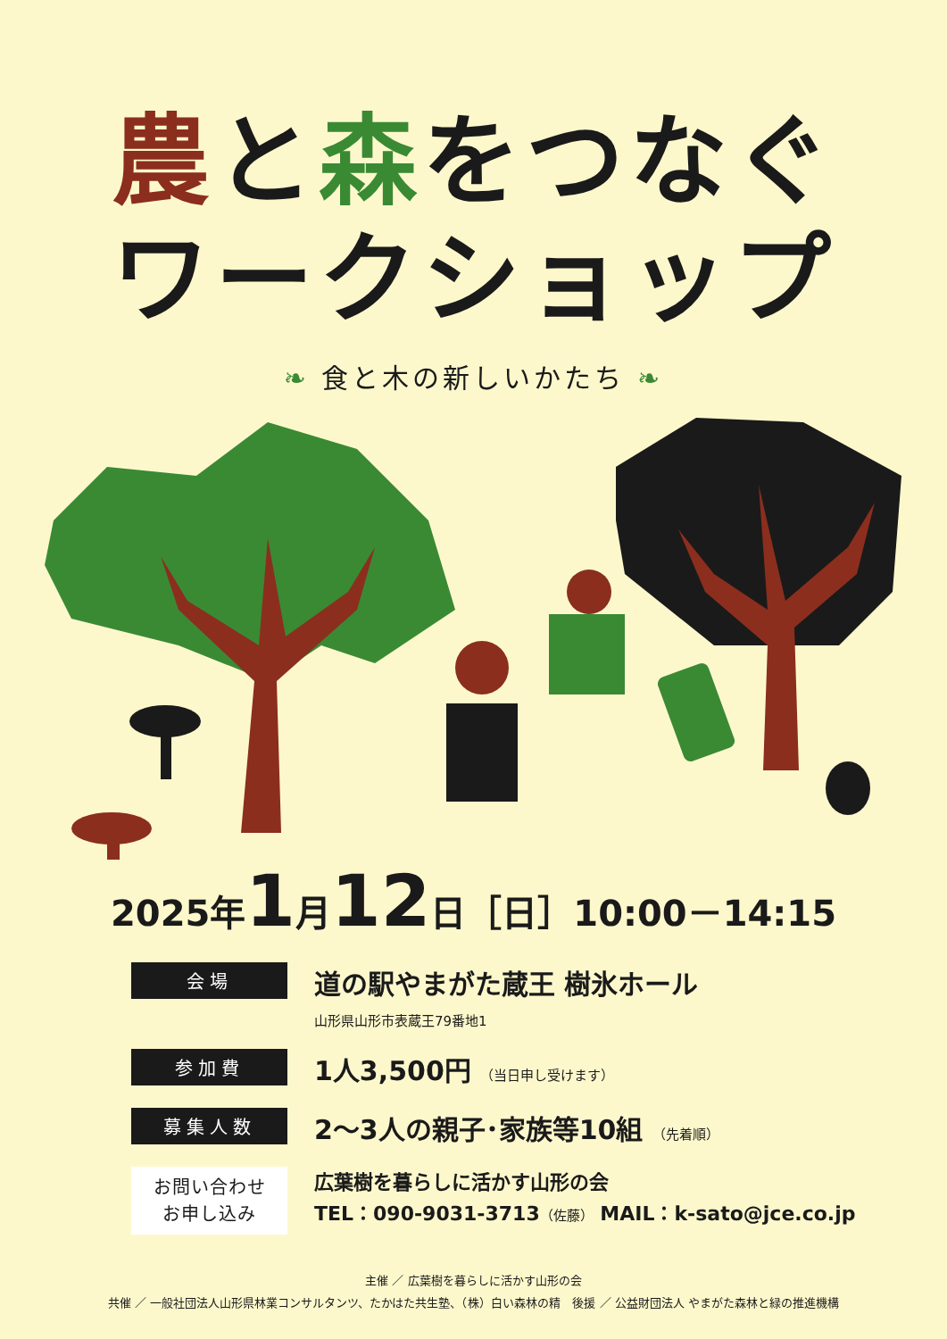農と森をつなぐ
ワークショップ
❧ 食と木の新しいかたち ❧
2025年1月12日［日］10:00－14:15
会場
道の駅やまがた蔵王 樹氷ホール
山形県山形市表蔵王79番地1
参加費
1人3,500円 （当日申し受けます）
募集人数
2～3人の親子･家族等10組 （先着順）
お問い合わせ
お申し込み
広葉樹を暮らしに活かす山形の会
TEL：090-9031-3713（佐藤） MAIL：k-sato@jce.co.jp
主催 ／ 広葉樹を暮らしに活かす山形の会
共催 ／ 一般社団法人山形県林業コンサルタンツ、たかはた共生塾、（株）白い森林の精　後援 ／ 公益財団法人 やまがた森林と緑の推進機構